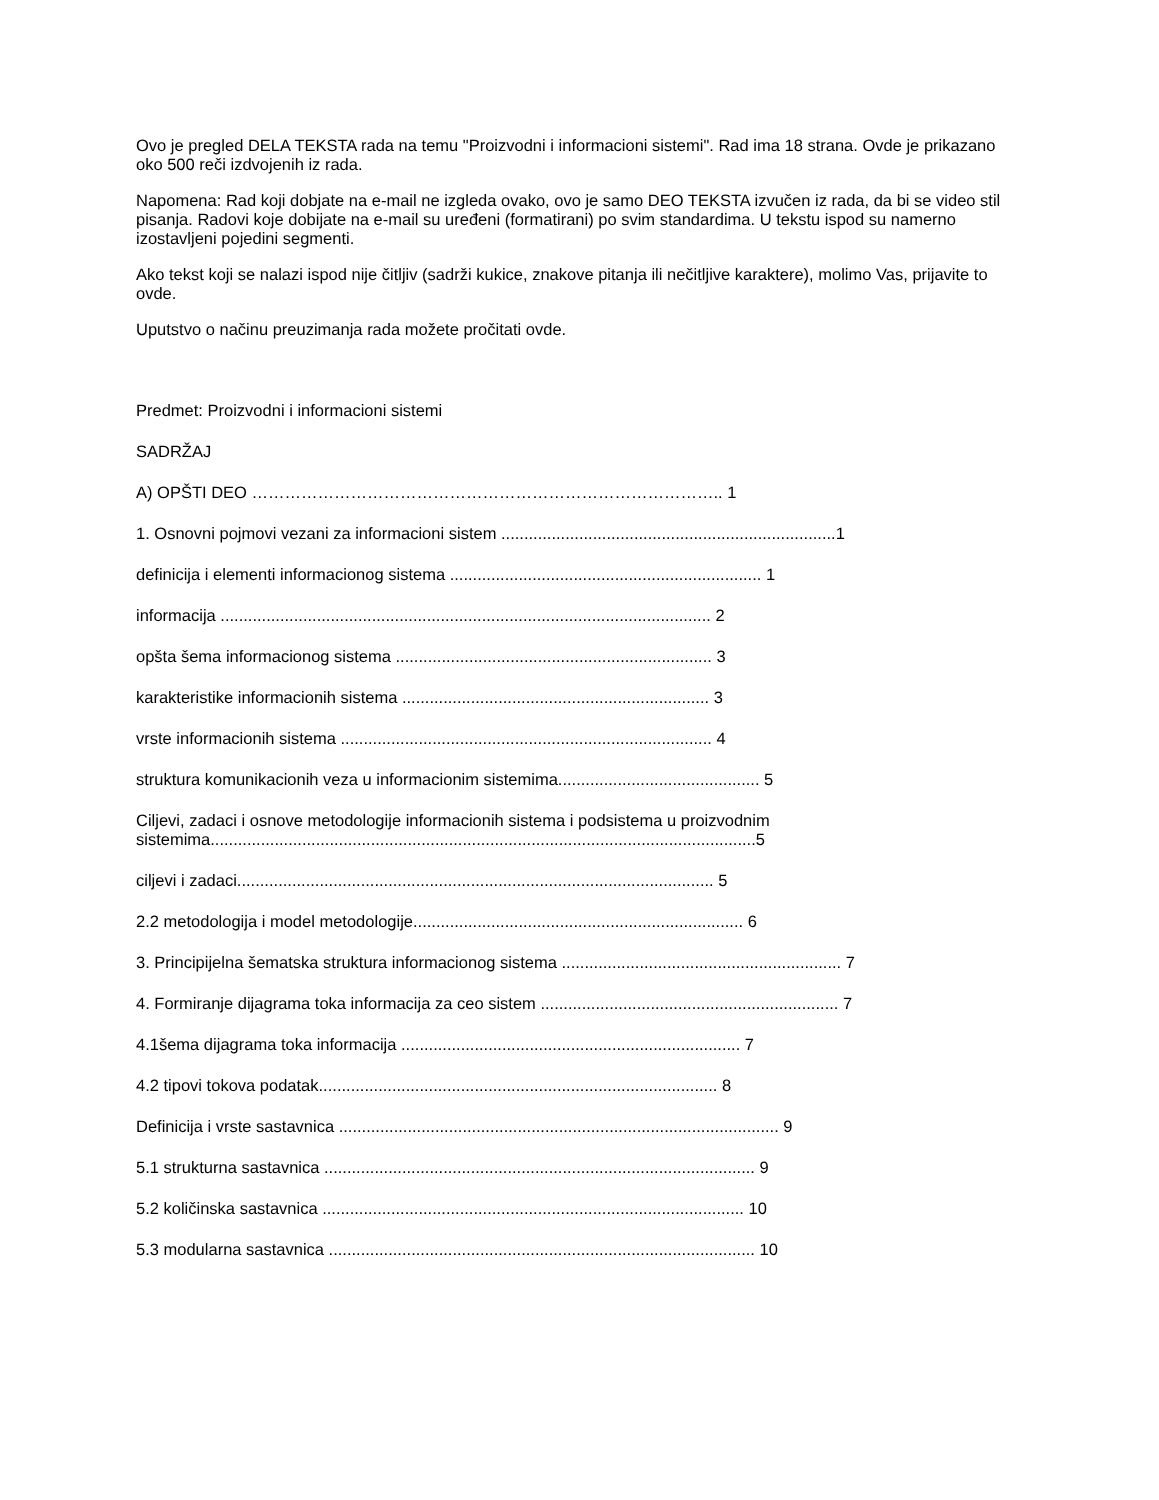Ovo je pregled DELA TEKSTA rada na temu "Proizvodni i informacioni sistemi". Rad ima 18 strana. Ovde je prikazano oko 500 reči izdvojenih iz rada.
Napomena: Rad koji dobjate na e-mail ne izgleda ovako, ovo je samo DEO TEKSTA izvučen iz rada, da bi se video stil pisanja. Radovi koje dobijate na e-mail su uređeni (formatirani) po svim standardima. U tekstu ispod su namerno izostavljeni pojedini segmenti.
Ako tekst koji se nalazi ispod nije čitljiv (sadrži kukice, znakove pitanja ili nečitljive karaktere), molimo Vas, prijavite to ovde.
Uputstvo o načinu preuzimanja rada možete pročitati ovde.
Predmet: Proizvodni i informacioni sistemi
SADRŽAJ
A) OPŠTI DEO ………………………………………………………………………….. 1
1. Osnovni pojmovi vezani za informacioni sistem .........................................................................1
definicija i elementi informacionog sistema .................................................................... 1
informacija ........................................................................................................... 2
opšta šema informacionog sistema ..................................................................... 3
karakteristike informacionih sistema ................................................................... 3
vrste informacionih sistema ................................................................................. 4
struktura komunikacionih veza u informacionim sistemima............................................ 5
Ciljevi, zadaci i osnove metodologije informacionih sistema i podsistema u proizvodnim sistemima.......................................................................................................................5
ciljevi i zadaci........................................................................................................ 5
2.2 metodologija i model metodologije........................................................................ 6
3. Principijelna šematska struktura informacionog sistema ............................................................. 7
4. Formiranje dijagrama toka informacija za ceo sistem ................................................................. 7
4.1šema dijagrama toka informacija .......................................................................... 7
4.2 tipovi tokova podatak....................................................................................... 8
Definicija i vrste sastavnica ................................................................................................ 9
5.1 strukturna sastavnica .............................................................................................. 9
5.2 količinska sastavnica ............................................................................................ 10
5.3 modularna sastavnica ............................................................................................. 10